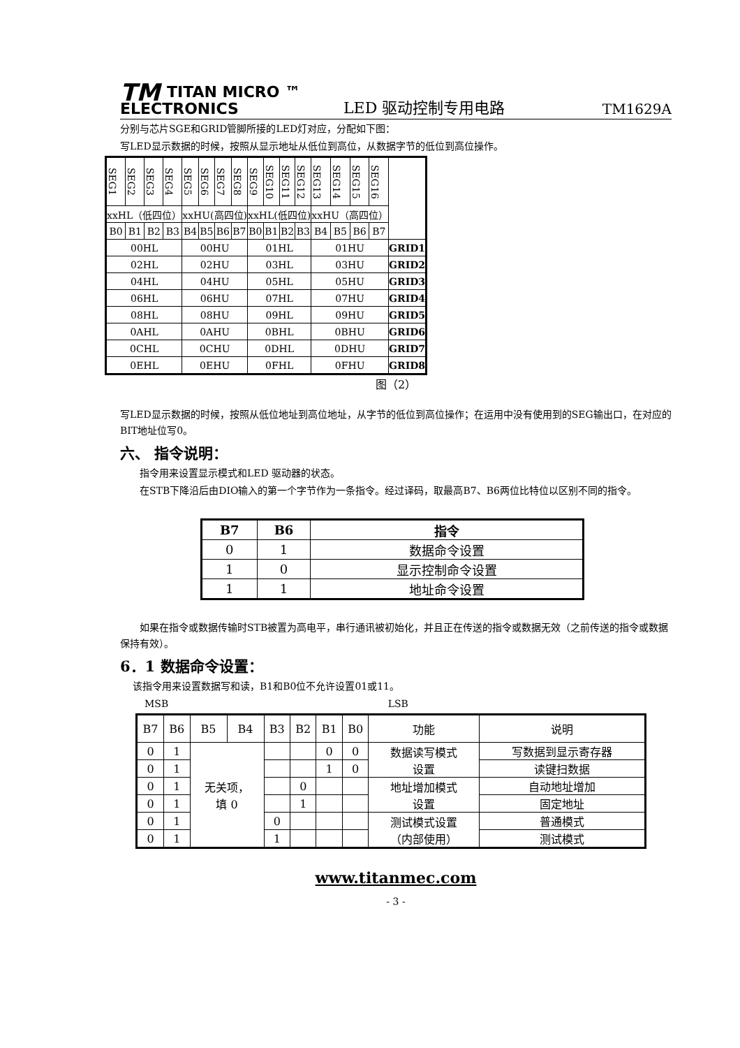TM TITAN MICRO ™
ELECTRONICS
LED 驱动控制专用电路
TM1629A
分别与芯片SGE和GRID管脚所接的LED灯对应，分配如下图：
写LED显示数据的时候，按照从显示地址从低位到高位，从数据字节的低位到高位操作。
| SEG1 | SEG2 | SEG3 | SEG4 | SEG5 | SEG6 | SEG7 | SEG8 | SEG9 | SEG10 | SEG11 | SEG12 | SEG13 | SEG14 | SEG15 | SEG16 | |
| xxHL（低四位） | | | | xxHU(高四位) | | | | xxHL(低四位) | | | | xxHU（高四位） | | | | |
| B0 | B1 | B2 | B3 | B4 | B5 | B6 | B7 | B0 | B1 | B2 | B3 | B4 | B5 | B6 | B7 | |
| 00HL | | | | 00HU | | | | 01HL | | | | 01HU | | | | GRID1 |
| 02HL | | | | 02HU | | | | 03HL | | | | 03HU | | | | GRID2 |
| 04HL | | | | 04HU | | | | 05HL | | | | 05HU | | | | GRID3 |
| 06HL | | | | 06HU | | | | 07HL | | | | 07HU | | | | GRID4 |
| 08HL | | | | 08HU | | | | 09HL | | | | 09HU | | | | GRID5 |
| 0AHL | | | | 0AHU | | | | 0BHL | | | | 0BHU | | | | GRID6 |
| 0CHL | | | | 0CHU | | | | 0DHL | | | | 0DHU | | | | GRID7 |
| 0EHL | | | | 0EHU | | | | 0FHL | | | | 0FHU | | | | GRID8 |
图（2）
写LED显示数据的时候，按照从低位地址到高位地址，从字节的低位到高位操作；在运用中没有使用到的SEG输出口，在对应的BIT地址位写0。
六、 指令说明：
指令用来设置显示模式和LED 驱动器的状态。
在STB下降沿后由DIO输入的第一个字节作为一条指令。经过译码，取最高B7、B6两位比特位以区别不同的指令。
| B7 | B6 | 指令 |
| --- | --- | --- |
| 0 | 1 | 数据命令设置 |
| 1 | 0 | 显示控制命令设置 |
| 1 | 1 | 地址命令设置 |
如果在指令或数据传输时STB被置为高电平，串行通讯被初始化，并且正在传送的指令或数据无效（之前传送的指令或数据保持有效）。
6．1 数据命令设置：
该指令用来设置数据写和读，B1和B0位不允许设置01或11。
MSB LSB
| B7 | B6 | B5 | B4 | B3 | B2 | B1 | B0 | 功能 | 说明 |
| 0 | 1 | 无关项， 填 0 | | | | 0 | 0 | 数据读写模式 设置 | 写数据到显示寄存器 |
| 0 | 1 | | | | | 1 | 0 | | 读键扫数据 |
| 0 | 1 | | | | 0 | | | 地址增加模式 设置 | 自动地址增加 |
| 0 | 1 | | | | 1 | | | | 固定地址 |
| 0 | 1 | | | 0 | | | | 测试模式设置 （内部使用） | 普通模式 |
| 0 | 1 | | | 1 | | | | | 测试模式 |
www.titanmec.com
- 3 -